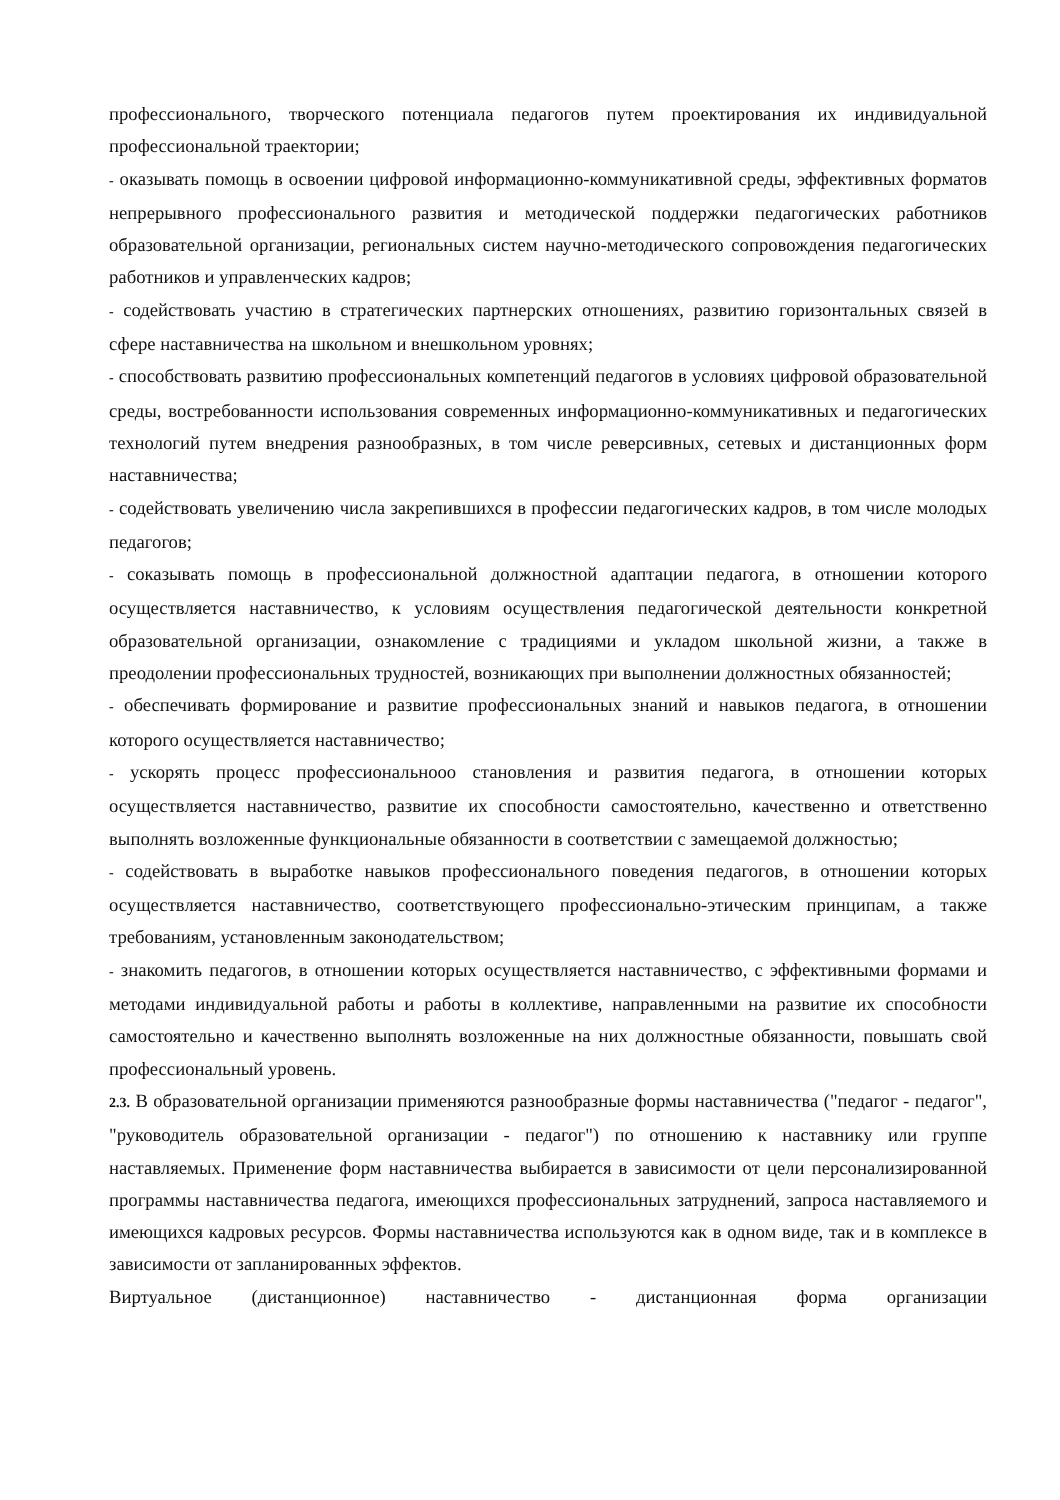профессионального, творческого потенциала педагогов путем проектирования их индивидуальной профессиональной траектории;
- оказывать помощь в освоении цифровой информационно-коммуникативной среды, эффективных форматов непрерывного профессионального развития и методической поддержки педагогических работников образовательной организации, региональных систем научно-методического сопровождения педагогических работников и управленческих кадров;
- содействовать участию в стратегических партнерских отношениях, развитию горизонтальных связей в сфере наставничества на школьном и внешкольном уровнях;
- способствовать развитию профессиональных компетенций педагогов в условиях цифровой образовательной среды, востребованности использования современных информационно-коммуникативных и педагогических технологий путем внедрения разнообразных, в том числе реверсивных, сетевых и дистанционных форм наставничества;
- содействовать увеличению числа закрепившихся в профессии педагогических кадров, в том числе молодых педагогов;
- соказывать помощь в профессиональной должностной адаптации педагога, в отношении которого осуществляется наставничество, к условиям осуществления педагогической деятельности конкретной образовательной организации, ознакомление с традициями и укладом школьной жизни, а также в преодолении профессиональных трудностей, возникающих при выполнении должностных обязанностей;
- обеспечивать формирование и развитие профессиональных знаний и навыков педагога, в отношении которого осуществляется наставничество;
- ускорять процесс профессиональноoo становления и развития педагога, в отношении которых осуществляется наставничество, развитие их способности самостоятельно, качественно и ответственно выполнять возложенные функциональные обязанности в соответствии с замещаемой должностью;
- содействовать в выработке навыков профессионального поведения педагогов, в отношении которых осуществляется наставничество, соответствующего профессионально-этическим принципам, а также требованиям, установленным законодательством;
- знакомить педагогов, в отношении которых осуществляется наставничество, с эффективными формами и методами индивидуальной работы и работы в коллективе, направленными на развитие их способности самостоятельно и качественно выполнять возложенные на них должностные обязанности, повышать свой профессиональный уровень.
2.3. В образовательной организации применяются разнообразные формы наставничества ("педагог - педагог", "руководитель образовательной организации - педагог") по отношению к наставнику или группе наставляемых. Применение форм наставничества выбирается в зависимости от цели персонализированной программы наставничества педагога, имеющихся профессиональных затруднений, запроса наставляемого и имеющихся кадровых ресурсов. Формы наставничества используются как в одном виде, так и в комплексе в зависимости от запланированных эффектов.
Виртуальное (дистанционное) наставничество - дистанционная форма организации